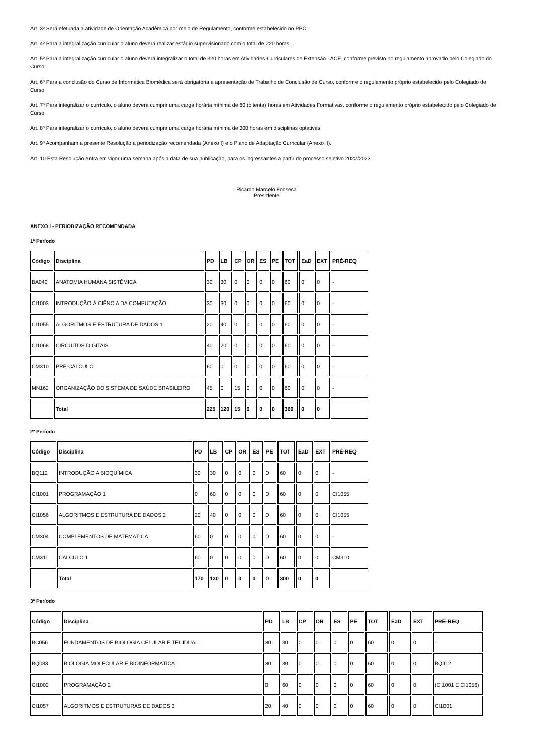Art. 3º Será efetuada a atividade de Orientação Acadêmica por meio de Regulamento, conforme estabelecido no PPC.
Art. 4º Para a integralização curricular o aluno deverá realizar estágio supervisionado com o total de 220 horas.
Art. 5º Para a integralização curricular o aluno deverá integralizar o total de 320 horas em Atividades Curriculares de Extensão - ACE, conforme previsto no regulamento aprovado pelo Colegiado do Curso.
Art. 6º Para a conclusão do Curso de Informática Biomédica será obrigatória a apresentação de Trabalho de Conclusão de Curso, conforme o regulamento próprio estabelecido pelo Colegiado de Curso.
Art. 7º Para integralizar o currículo, o aluno deverá cumprir uma carga horária mínima de 80 (oitenta) horas em Atividades Formativas, conforme o regulamento próprio estabelecido pelo Colegiado de Curso.
Art. 8º Para integralizar o currículo, o aluno deverá cumprir uma carga horária mínima de 300 horas em disciplinas optativas.
Art. 9º Acompanham a presente Resolução a periodização recomendada (Anexo I) e o Plano de Adaptação Curricular (Anexo II).
Art. 10 Esta Resolução entra em vigor uma semana após a data de sua publicação, para os ingressantes a partir do processo seletivo 2022/2023.
Ricardo Marcelo Fonseca
Presidente
ANEXO I - PERIODIZAÇÃO RECOMENDADA
1º Período
| Código | Disciplina | PD | LB | CP | OR | ES | PE | TOT | EaD | EXT | PRÉ-REQ |
| --- | --- | --- | --- | --- | --- | --- | --- | --- | --- | --- | --- |
| BA040 | ANATOMIA HUMANA SISTÊMICA | 30 | 30 | 0 | 0 | 0 | 0 | 60 | 0 | 0 | - |
| CI1003 | INTRODUÇÃO À CIÊNCIA DA COMPUTAÇÃO | 30 | 30 | 0 | 0 | 0 | 0 | 60 | 0 | 0 | - |
| CI1055 | ALGORITMOS E ESTRUTURA DE DADOS 1 | 20 | 40 | 0 | 0 | 0 | 0 | 60 | 0 | 0 | - |
| CI1068 | CIRCUITOS DIGITAIS | 40 | 20 | 0 | 0 | 0 | 0 | 60 | 0 | 0 | - |
| CM310 | PRÉ-CÁLCULO | 60 | 0 | 0 | 0 | 0 | 0 | 60 | 0 | 0 | - |
| MN162 | ORGANIZAÇÃO DO SISTEMA DE SAÚDE BRASILEIRO | 45 | 0 | 15 | 0 | 0 | 0 | 60 | 0 | 0 | - |
| | Total | 225 | 120 | 15 | 0 | 0 | 0 | 360 | 0 | 0 | |
2º Período
| Código | Disciplina | PD | LB | CP | OR | ES | PE | TOT | EaD | EXT | PRÉ-REQ |
| --- | --- | --- | --- | --- | --- | --- | --- | --- | --- | --- | --- |
| BQ112 | INTRODUÇÃO A BIOQUÍMICA | 30 | 30 | 0 | 0 | 0 | 0 | 60 | 0 | 0 | - |
| CI1001 | PROGRAMAÇÃO 1 | 0 | 60 | 0 | 0 | 0 | 0 | 60 | 0 | 0 | CI1055 |
| CI1056 | ALGORITMOS E ESTRUTURA DE DADOS 2 | 20 | 40 | 0 | 0 | 0 | 0 | 60 | 0 | 0 | CI1055 |
| CM304 | COMPLEMENTOS DE MATEMÁTICA | 60 | 0 | 0 | 0 | 0 | 0 | 60 | 0 | 0 | - |
| CM311 | CÁLCULO 1 | 60 | 0 | 0 | 0 | 0 | 0 | 60 | 0 | 0 | CM310 |
| | Total | 170 | 130 | 0 | 0 | 0 | 0 | 300 | 0 | 0 | |
3º Período
| Código | Disciplina | PD | LB | CP | OR | ES | PE | TOT | EaD | EXT | PRÉ-REQ |
| --- | --- | --- | --- | --- | --- | --- | --- | --- | --- | --- | --- |
| BC056 | FUNDAMENTOS DE BIOLOGIA CELULAR E TECIDUAL | 30 | 30 | 0 | 0 | 0 | 0 | 60 | 0 | 0 | - |
| BQ083 | BIOLOGIA MOLECULAR E BIOINFORMÁTICA | 30 | 30 | 0 | 0 | 0 | 0 | 60 | 0 | 0 | BQ112 |
| CI1002 | PROGRAMAÇÃO 2 | 0 | 60 | 0 | 0 | 0 | 0 | 60 | 0 | 0 | (CI1001 E CI1056) |
| CI1057 | ALGORITMOS E ESTRUTURAS DE DADOS 3 | 20 | 40 | 0 | 0 | 0 | 0 | 60 | 0 | 0 | CI1001 |